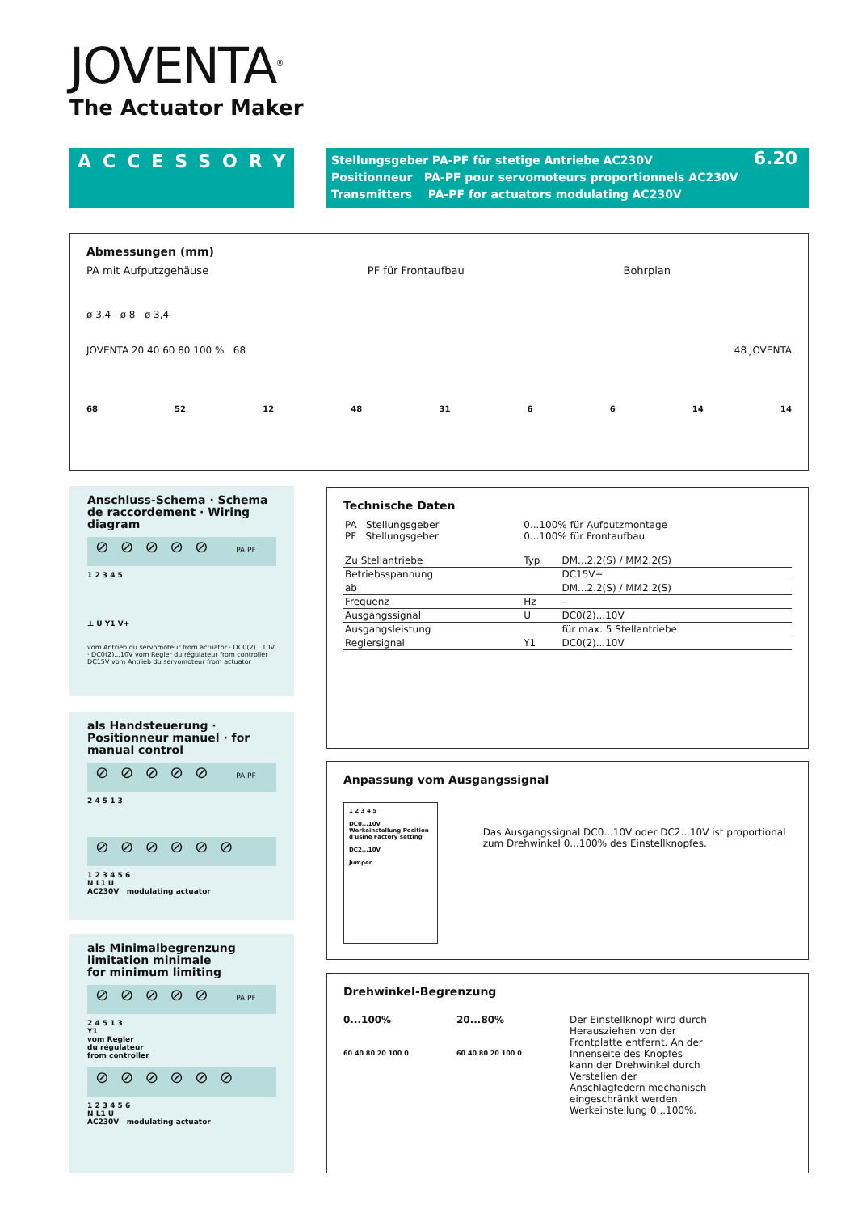JOVENTA<sup>®</sup>
The Actuator Maker
ACCESSORY
6.20 Stellungsgeber PA-PF für stetige Antriebe AC230V
Positionneur PA-PF pour servomoteurs proportionnels AC230V
Transmitters PA-PF for actuators modulating AC230V
Abmessungen (mm)
PA mit Aufputzgehäuse PF für Frontaufbau Bohrplan
ø 3,4 ø 8 ø 3,4
JOVENTA 20 40 60 80 100 % 68 48 JOVENTA
68 52 12 48 31 6 6 14 14
Anschluss-Schema · Schema de raccordement · Wiring diagram
⊘⊘⊘⊘⊘ PA PF
1 2 3 4 5
⊥ U Y1 V+
vom Antrieb du servomoteur from actuator · DC0(2)...10V · DC0(2)...10V vom Regler du régulateur from controller · DC15V vom Antrieb du servomoteur from actuator
als Handsteuerung · Positionneur manuel · for manual control
⊘⊘⊘⊘⊘ PA PF
2 4 5 1 3
⊘⊘⊘⊘⊘⊘
1 2 3 4 5 6
N L1 U
AC230V modulating actuator
als Minimalbegrenzung
limitation minimale
for minimum limiting
⊘⊘⊘⊘⊘ PA PF
2 4 5 1 3
Y1
vom Regler
du régulateur
from controller
⊘⊘⊘⊘⊘⊘
1 2 3 4 5 6
N L1 U
AC230V modulating actuator
Technische Daten
| PA Stellungsgeber PF Stellungsgeber | 0...100% für Aufputzmontage 0...100% für Frontaufbau |
| Zu Stellantriebe | Typ | DM...2.2(S) / MM2.2(S) |
| Betriebsspannung | | DC15V+ |
| ab | | DM...2.2(S) / MM2.2(S) |
| Frequenz | Hz | – |
| Ausgangssignal | U | DC0(2)...10V |
| Ausgangsleistung | | für max. 5 Stellantriebe |
| Reglersignal | Y1 | DC0(2)...10V |
Anpassung vom Ausgangssignal
1 2 3 4 5
DC0...10V Werkeinstellung Position d'usine Factory setting
DC2...10V
Jumper
Das Ausgangssignal DC0...10V oder DC2...10V ist proportional zum Drehwinkel 0...100% des Einstellknopfes.
Drehwinkel-Begrenzung
0...100%
60 40 80 20 100 0
20...80%
60 40 80 20 100 0
Der Einstellknopf wird durch Herausziehen von der Frontplatte entfernt. An der Innenseite des Knopfes kann der Drehwinkel durch Verstellen der Anschlagfedern mechanisch eingeschränkt werden. Werkeinstellung 0...100%.